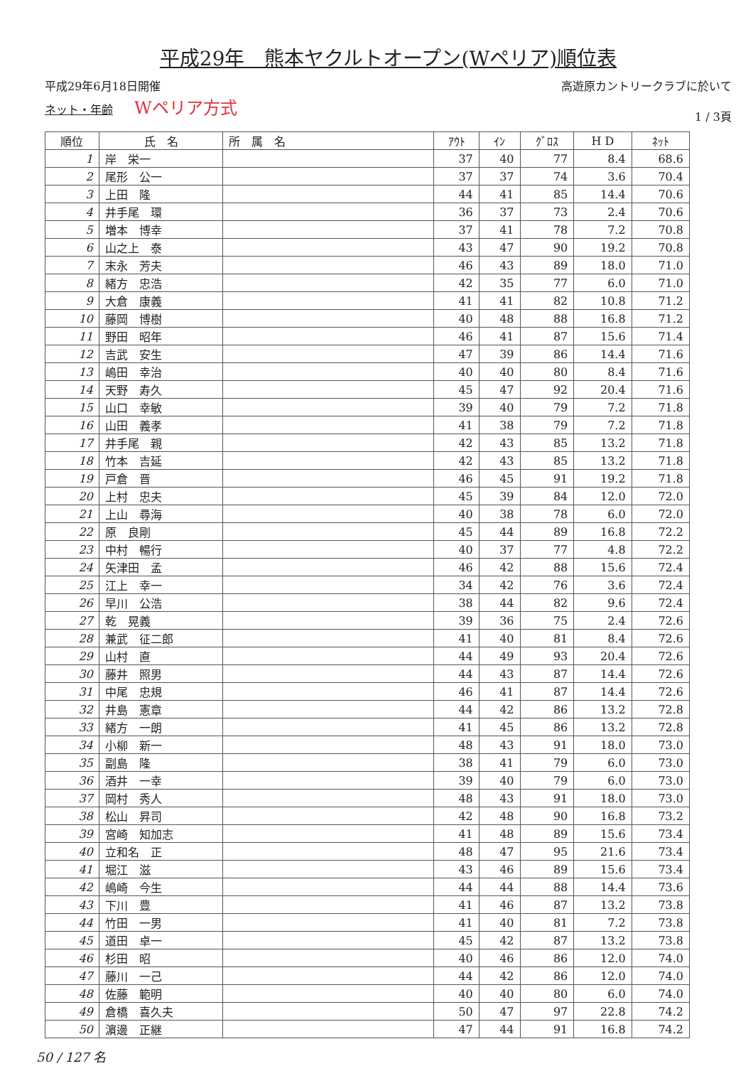平成29年　熊本ヤクルトオープン(Wペリア)順位表
平成29年6月18日開催
ネット・年齢 Wペリア方式
高遊原カントリークラブに於いて
1 / 3頁
| 順位 | 氏 名 | 所 属 名 | ｱｳﾄ | ｲﾝ | ｸﾞﾛｽ | H D | ﾈｯﾄ |
| --- | --- | --- | --- | --- | --- | --- | --- |
| 1 | 岸 栄一 | | 37 | 40 | 77 | 8.4 | 68.6 |
| 2 | 尾形 公一 | | 37 | 37 | 74 | 3.6 | 70.4 |
| 3 | 上田 隆 | | 44 | 41 | 85 | 14.4 | 70.6 |
| 4 | 井手尾 環 | | 36 | 37 | 73 | 2.4 | 70.6 |
| 5 | 増本 博幸 | | 37 | 41 | 78 | 7.2 | 70.8 |
| 6 | 山之上 泰 | | 43 | 47 | 90 | 19.2 | 70.8 |
| 7 | 末永 芳夫 | | 46 | 43 | 89 | 18.0 | 71.0 |
| 8 | 緒方 忠浩 | | 42 | 35 | 77 | 6.0 | 71.0 |
| 9 | 大倉 康義 | | 41 | 41 | 82 | 10.8 | 71.2 |
| 10 | 藤岡 博樹 | | 40 | 48 | 88 | 16.8 | 71.2 |
| 11 | 野田 昭年 | | 46 | 41 | 87 | 15.6 | 71.4 |
| 12 | 吉武 安生 | | 47 | 39 | 86 | 14.4 | 71.6 |
| 13 | 嶋田 幸治 | | 40 | 40 | 80 | 8.4 | 71.6 |
| 14 | 天野 寿久 | | 45 | 47 | 92 | 20.4 | 71.6 |
| 15 | 山口 幸敏 | | 39 | 40 | 79 | 7.2 | 71.8 |
| 16 | 山田 義孝 | | 41 | 38 | 79 | 7.2 | 71.8 |
| 17 | 井手尾 親 | | 42 | 43 | 85 | 13.2 | 71.8 |
| 18 | 竹本 吉延 | | 42 | 43 | 85 | 13.2 | 71.8 |
| 19 | 戸倉 晋 | | 46 | 45 | 91 | 19.2 | 71.8 |
| 20 | 上村 忠夫 | | 45 | 39 | 84 | 12.0 | 72.0 |
| 21 | 上山 尋海 | | 40 | 38 | 78 | 6.0 | 72.0 |
| 22 | 原 良剛 | | 45 | 44 | 89 | 16.8 | 72.2 |
| 23 | 中村 暢行 | | 40 | 37 | 77 | 4.8 | 72.2 |
| 24 | 矢津田 孟 | | 46 | 42 | 88 | 15.6 | 72.4 |
| 25 | 江上 幸一 | | 34 | 42 | 76 | 3.6 | 72.4 |
| 26 | 早川 公浩 | | 38 | 44 | 82 | 9.6 | 72.4 |
| 27 | 乾 晃義 | | 39 | 36 | 75 | 2.4 | 72.6 |
| 28 | 兼武 征二郎 | | 41 | 40 | 81 | 8.4 | 72.6 |
| 29 | 山村 直 | | 44 | 49 | 93 | 20.4 | 72.6 |
| 30 | 藤井 照男 | | 44 | 43 | 87 | 14.4 | 72.6 |
| 31 | 中尾 忠規 | | 46 | 41 | 87 | 14.4 | 72.6 |
| 32 | 井島 憲章 | | 44 | 42 | 86 | 13.2 | 72.8 |
| 33 | 緒方 一朗 | | 41 | 45 | 86 | 13.2 | 72.8 |
| 34 | 小柳 新一 | | 48 | 43 | 91 | 18.0 | 73.0 |
| 35 | 副島 隆 | | 38 | 41 | 79 | 6.0 | 73.0 |
| 36 | 酒井 一幸 | | 39 | 40 | 79 | 6.0 | 73.0 |
| 37 | 岡村 秀人 | | 48 | 43 | 91 | 18.0 | 73.0 |
| 38 | 松山 昇司 | | 42 | 48 | 90 | 16.8 | 73.2 |
| 39 | 宮崎 知加志 | | 41 | 48 | 89 | 15.6 | 73.4 |
| 40 | 立和名 正 | | 48 | 47 | 95 | 21.6 | 73.4 |
| 41 | 堀江 滋 | | 43 | 46 | 89 | 15.6 | 73.4 |
| 42 | 嶋崎 今生 | | 44 | 44 | 88 | 14.4 | 73.6 |
| 43 | 下川 豊 | | 41 | 46 | 87 | 13.2 | 73.8 |
| 44 | 竹田 一男 | | 41 | 40 | 81 | 7.2 | 73.8 |
| 45 | 道田 卓一 | | 45 | 42 | 87 | 13.2 | 73.8 |
| 46 | 杉田 昭 | | 40 | 46 | 86 | 12.0 | 74.0 |
| 47 | 藤川 一己 | | 44 | 42 | 86 | 12.0 | 74.0 |
| 48 | 佐藤 範明 | | 40 | 40 | 80 | 6.0 | 74.0 |
| 49 | 倉橋 喜久夫 | | 50 | 47 | 97 | 22.8 | 74.2 |
| 50 | 濵邊 正継 | | 47 | 44 | 91 | 16.8 | 74.2 |
50 / 127 名